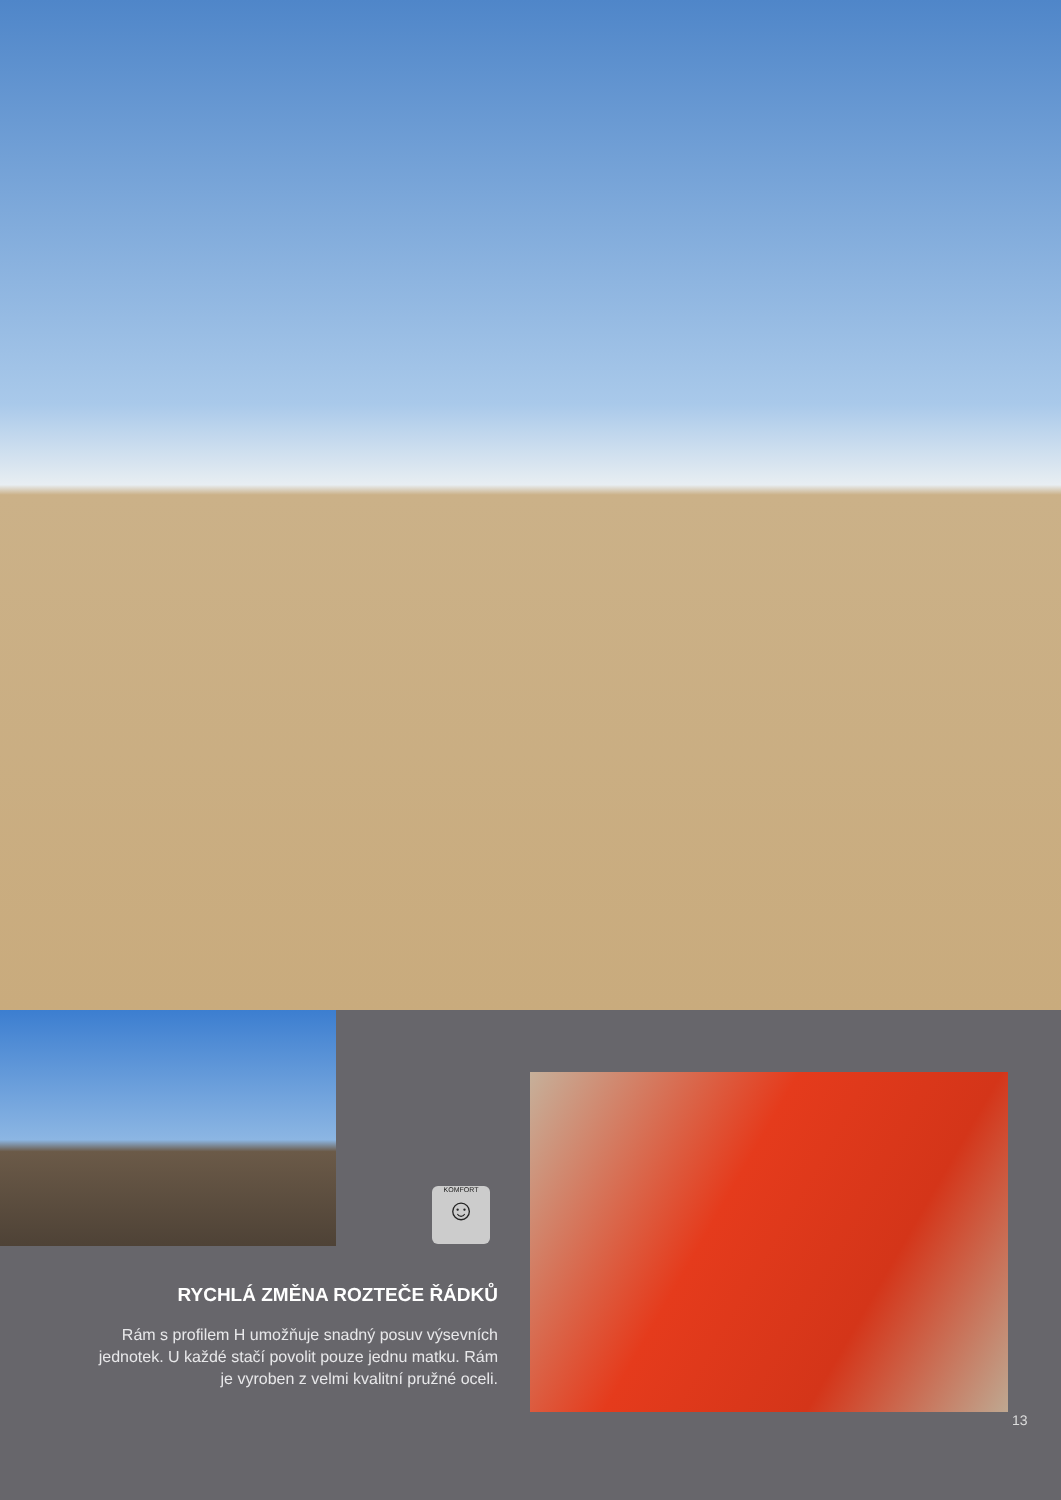KOMFORT
☺
RYCHLÁ ZMĚNA ROZTEČE ŘÁDKŮ
Rám s profilem H umožňuje snadný posuv výsevních jednotek. U každé stačí povolit pouze jednu matku. Rám je vyroben z velmi kvalitní pružné oceli.
13